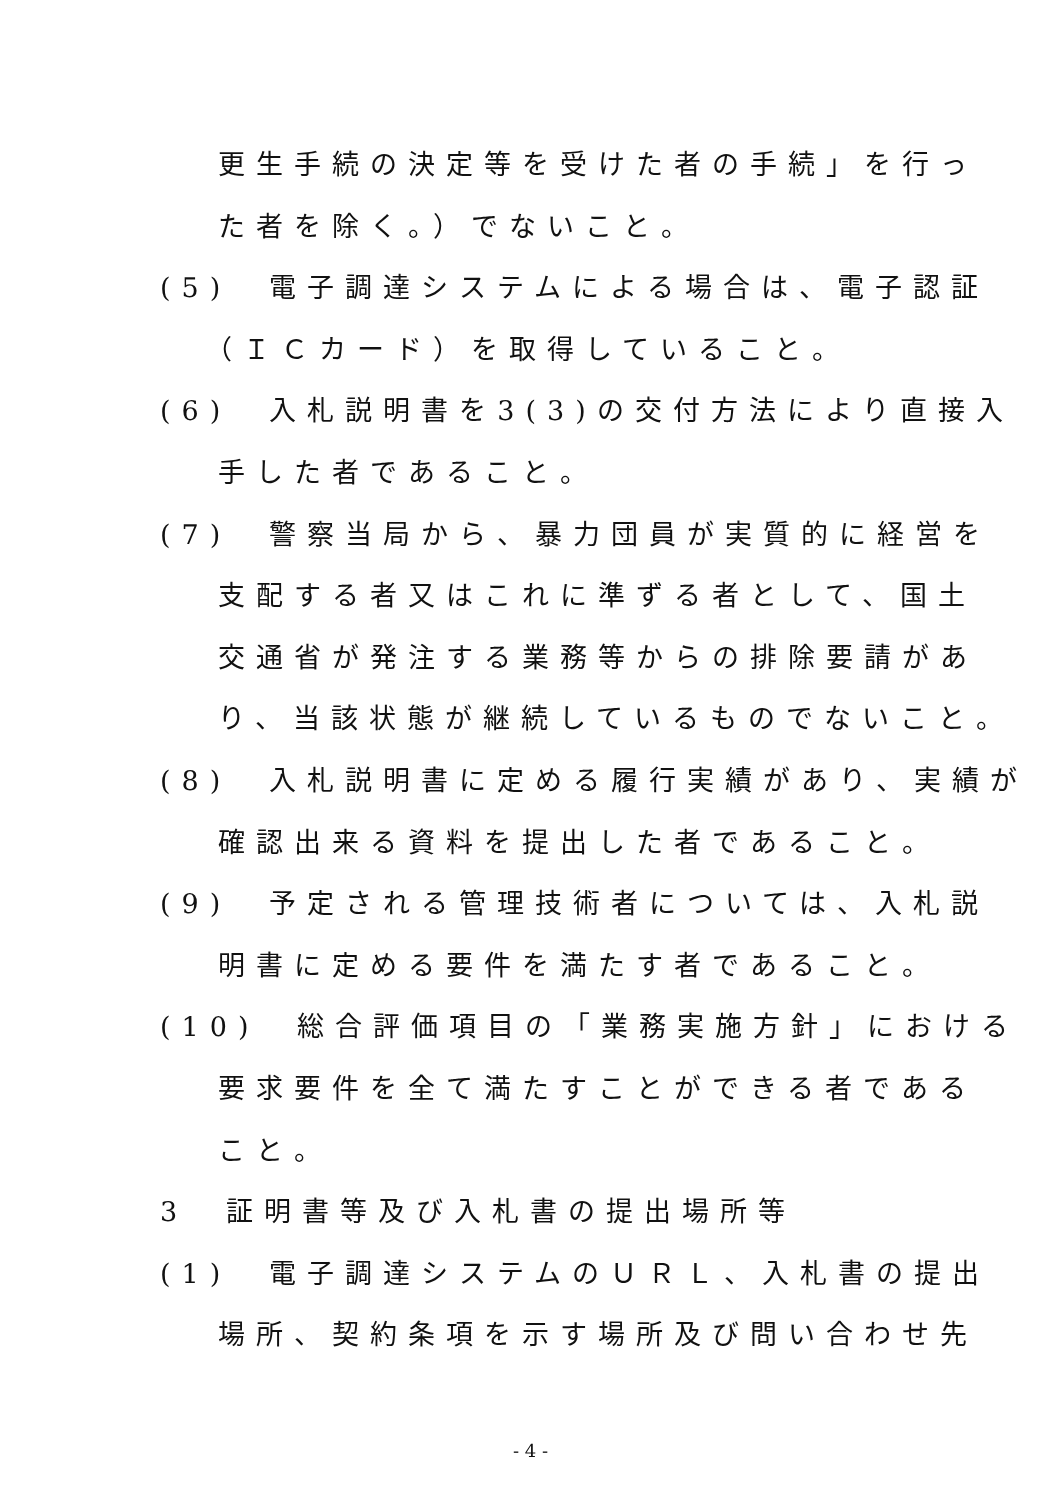更生手続の決定等を受けた者の手続」を行っ
た者を除く。）でないこと。
(5)　電子調達システムによる場合は、電子認証
（ＩＣカード）を取得していること。
(6)　入札説明書を3(3)の交付方法により直接入
手した者であること。
(7)　警察当局から、暴力団員が実質的に経営を
支配する者又はこれに準ずる者として、国土
交通省が発注する業務等からの排除要請があ
り、当該状態が継続しているものでないこと。
(8)　入札説明書に定める履行実績があり、実績が
確認出来る資料を提出した者であること。
(9)　予定される管理技術者については、入札説
明書に定める要件を満たす者であること。
(10)　総合評価項目の「業務実施方針」における
要求要件を全て満たすことができる者である
こと。
3　証明書等及び入札書の提出場所等
(1)　電子調達システムのＵＲＬ、入札書の提出
場所、契約条項を示す場所及び問い合わせ先
- 4 -